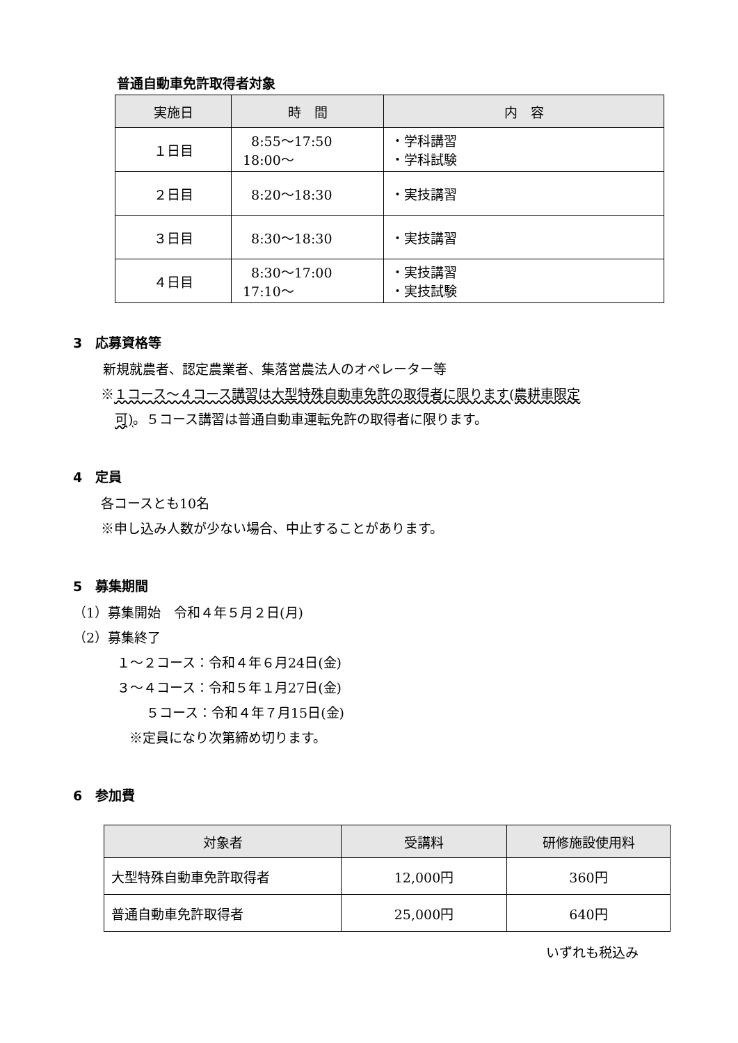普通自動車免許取得者対象
| 実施日 | 時 間 | 内 容 |
| --- | --- | --- |
| １日目 | 8:55～17:50 18:00～ | ・学科講習 ・学科試験 |
| ２日目 | 8:20～18:30 | ・実技講習 |
| ３日目 | 8:30～18:30 | ・実技講習 |
| ４日目 | 8:30～17:00 17:10～ | ・実技講習 ・実技試験 |
3　応募資格等
新規就農者、認定農業者、集落営農法人のオペレーター等
※１コース～４コース講習は大型特殊自動車免許の取得者に限ります(農耕車限定
可)。５コース講習は普通自動車運転免許の取得者に限ります。
4　定員
各コースとも10名
※申し込み人数が少ない場合、中止することがあります。
5　募集期間
（1）募集開始　令和４年５月２日(月)
（2）募集終了
１～２コース：令和４年６月24日(金)
３～４コース：令和５年１月27日(金)
５コース：令和４年７月15日(金)
※定員になり次第締め切ります。
6　参加費
| 対象者 | 受講料 | 研修施設使用料 |
| --- | --- | --- |
| 大型特殊自動車免許取得者 | 12,000円 | 360円 |
| 普通自動車免許取得者 | 25,000円 | 640円 |
いずれも税込み